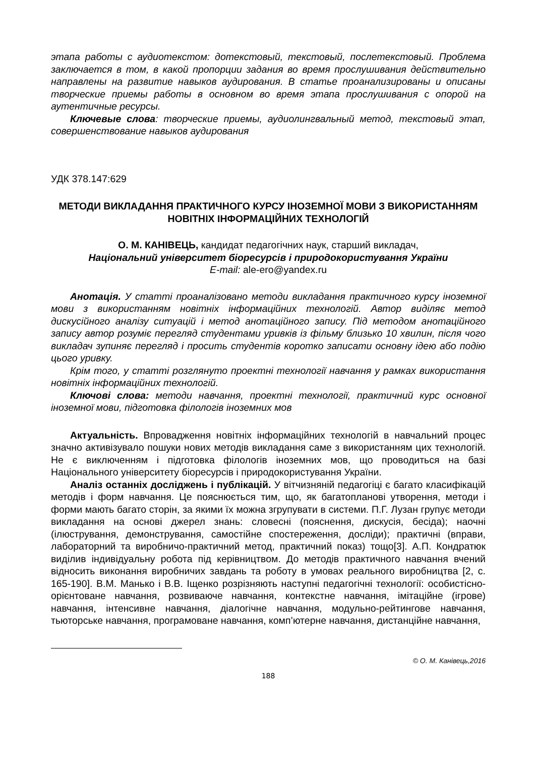этапа работы с аудиотекстом: дотекстовый, текстовый, послетекстовый. Проблема заключается в том, в какой пропорции задания во время прослушивания действительно направлены на развитие навыков аудирования. В статье проанализированы и описаны творческие приемы работы в основном во время этапа прослушивания с опорой на аутентичные ресурсы.
Ключевые слова: творческие приемы, аудиолингвальный метод, текстовый этап, совершенствование навыков аудирования
УДК 378.147:629
МЕТОДИ ВИКЛАДАННЯ ПРАКТИЧНОГО КУРСУ ІНОЗЕМНОЇ МОВИ З ВИКОРИСТАННЯМ НОВІТНІХ ІНФОРМАЦІЙНИХ ТЕХНОЛОГІЙ
О. М. КАНІВЕЦЬ, кандидат педагогічних наук, старший викладач,
Національний університет біоресурсів і природокористування України
E-mail: ale-ero@yandex.ru
Анотація. У статті проаналізовано методи викладання практичного курсу іноземної мови з використанням новітніх інформаційних технологій. Автор виділяє метод дискусійного аналізу ситуацій і метод анотаційного запису. Під методом анотаційного запису автор розуміє перегляд студентами уривків із фільму близько 10 хвилин, після чого викладач зупиняє перегляд і просить студентів коротко записати основну ідею або подію цього уривку.
Крім того, у статті розглянуто проектні технології навчання у рамках використання новітніх інформаційних технологій.
Ключові слова: методи навчання, проектні технології, практичний курс основної іноземної мови, підготовка філологів іноземних мов
Актуальність. Впровадження новітніх інформаційних технологій в навчальний процес значно активізувало пошуки нових методів викладання саме з використанням цих технологій. Не є виключенням і підготовка філологів іноземних мов, що проводиться на базі Національного університету біоресурсів і природокористування України.
Аналіз останніх досліджень і публікацій. У вітчизняній педагогіці є багато класифікацій методів і форм навчання. Це пояснюється тим, що, як багатопланові утворення, методи і форми мають багато сторін, за якими їх можна згрупувати в системи. П.Г. Лузан групує методи викладання на основі джерел знань: словесні (пояснення, дискусія, бесіда); наочні (ілюстрування, демонстрування, самостійне спостереження, досліди); практичні (вправи, лабораторний та виробничо-практичний метод, практичний показ) тощо[3]. А.П. Кондратюк виділив індивідуальну робота під керівництвом. До методів практичного навчання вчений відносить виконання виробничих завдань та роботу в умовах реального виробництва [2, с. 165-190]. В.М. Манько і В.В. Іщенко розрізняють наступні педагогічні технології: особистісно-орієнтоване навчання, розвиваюче навчання, контекстне навчання, імітаційне (ігрове) навчання, інтенсивне навчання, діалогічне навчання, модульно-рейтингове навчання, тьюторське навчання, програмоване навчання, комп’ютерне навчання, дистанційне навчання,
© О. М. Канівець,2016
188